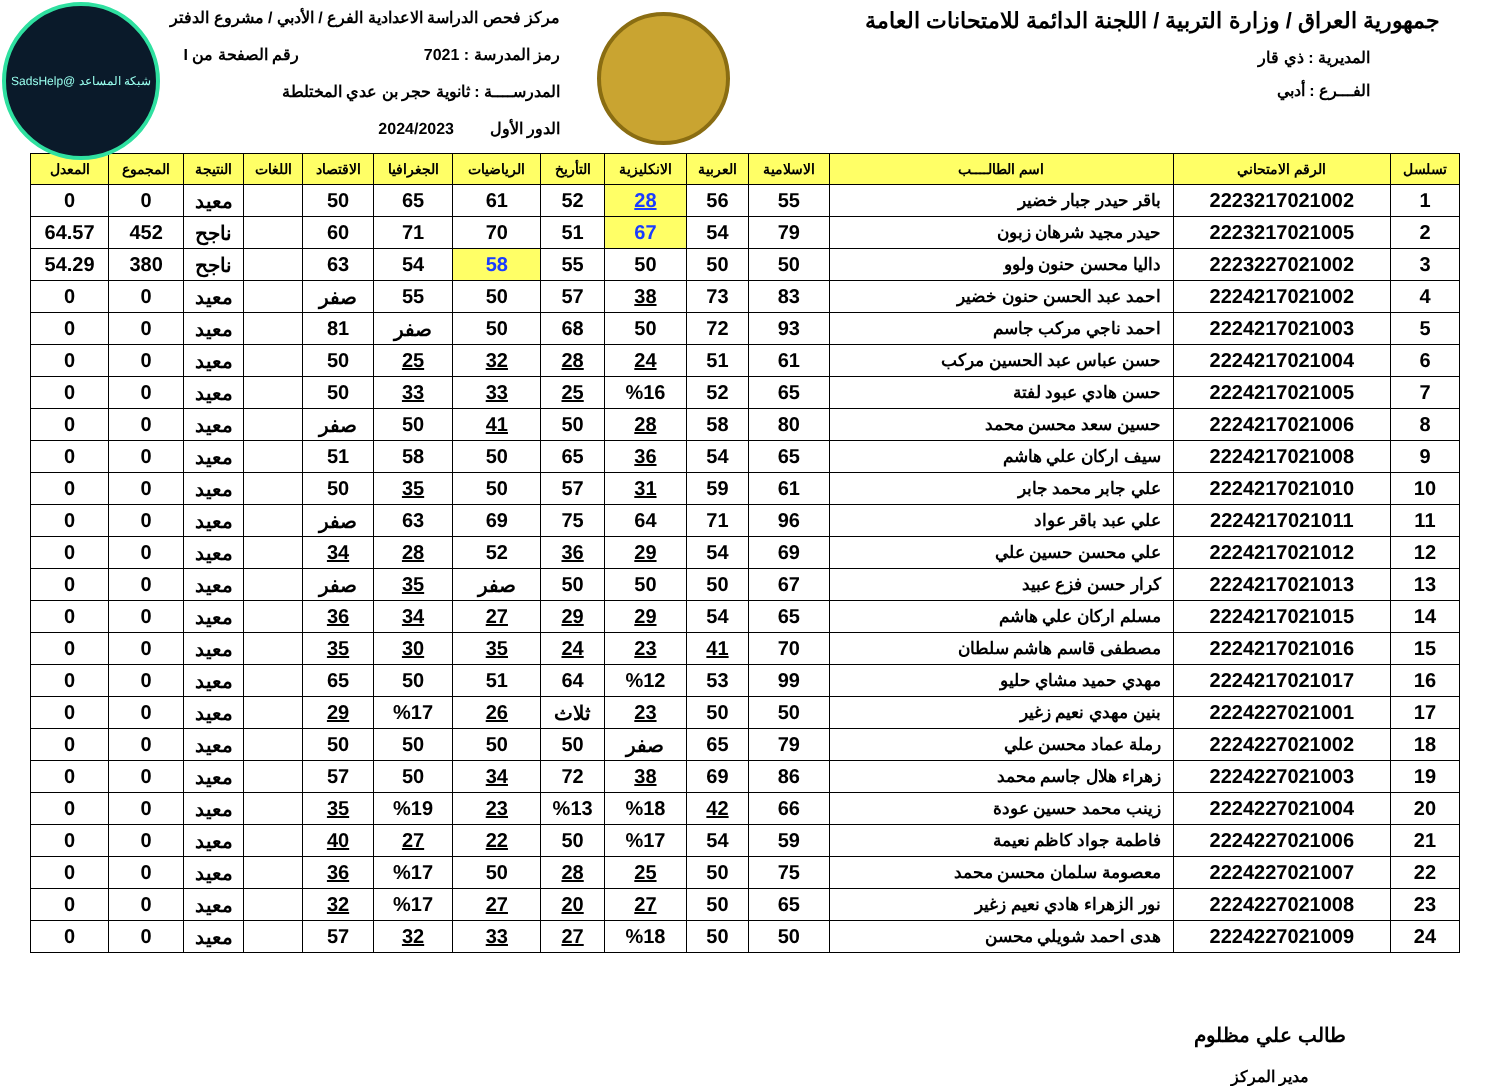شبكة المساعد @SadsHelp
جمهورية العراق / وزارة التربية / اللجنة الدائمة للامتحانات العامة
المديرية : ذي قار
الفـــرع : أدبي
مركز فحص الدراسة الاعدادية الفرع / الأدبي / مشروع الدفتر
رمز المدرسة : 7021 رقم الصفحة من I
المدرســــة : ثانوية حجر بن عدي المختلطة
الدور الأول 2024/2023
| تسلسل | الرقم الامتحاني | اسم الطالــــب | الاسلامية | العربية | الانكليزية | التأريخ | الرياضيات | الجغرافيا | الاقتصاد | اللغات | النتيجة | المجموع | المعدل |
| --- | --- | --- | --- | --- | --- | --- | --- | --- | --- | --- | --- | --- | --- |
| 1 | 2223217021002 | باقر حيدر جبار خضير | 55 | 56 | 28 | 52 | 61 | 65 | 50 | | معيد | 0 | 0 |
| 2 | 2223217021005 | حيدر مجيد شرهان زبون | 79 | 54 | 67 | 51 | 70 | 71 | 60 | | ناجح | 452 | 64.57 |
| 3 | 2223227021002 | داليا محسن حنون ولوو | 50 | 50 | 50 | 55 | 58 | 54 | 63 | | ناجح | 380 | 54.29 |
| 4 | 2224217021002 | احمد عبد الحسن حنون خضير | 83 | 73 | 38 | 57 | 50 | 55 | صفر | | معيد | 0 | 0 |
| 5 | 2224217021003 | احمد ناجي مركب جاسم | 93 | 72 | 50 | 68 | 50 | صفر | 81 | | معيد | 0 | 0 |
| 6 | 2224217021004 | حسن عباس عبد الحسين مركب | 61 | 51 | 24 | 28 | 32 | 25 | 50 | | معيد | 0 | 0 |
| 7 | 2224217021005 | حسن هادي عبود لفتة | 65 | 52 | %16 | 25 | 33 | 33 | 50 | | معيد | 0 | 0 |
| 8 | 2224217021006 | حسين سعد محسن محمد | 80 | 58 | 28 | 50 | 41 | 50 | صفر | | معيد | 0 | 0 |
| 9 | 2224217021008 | سيف اركان علي هاشم | 65 | 54 | 36 | 65 | 50 | 58 | 51 | | معيد | 0 | 0 |
| 10 | 2224217021010 | علي جابر محمد جابر | 61 | 59 | 31 | 57 | 50 | 35 | 50 | | معيد | 0 | 0 |
| 11 | 2224217021011 | علي عبد باقر عواد | 96 | 71 | 64 | 75 | 69 | 63 | صفر | | معيد | 0 | 0 |
| 12 | 2224217021012 | علي محسن حسين علي | 69 | 54 | 29 | 36 | 52 | 28 | 34 | | معيد | 0 | 0 |
| 13 | 2224217021013 | كرار حسن فزع عبيد | 67 | 50 | 50 | 50 | صفر | 35 | صفر | | معيد | 0 | 0 |
| 14 | 2224217021015 | مسلم اركان علي هاشم | 65 | 54 | 29 | 29 | 27 | 34 | 36 | | معيد | 0 | 0 |
| 15 | 2224217021016 | مصطفى قاسم هاشم سلطان | 70 | 41 | 23 | 24 | 35 | 30 | 35 | | معيد | 0 | 0 |
| 16 | 2224217021017 | مهدي حميد مشاي حليو | 99 | 53 | %12 | 64 | 51 | 50 | 65 | | معيد | 0 | 0 |
| 17 | 2224227021001 | بنين مهدي نعيم زغير | 50 | 50 | 23 | ثلاث | 26 | %17 | 29 | | معيد | 0 | 0 |
| 18 | 2224227021002 | رملة عماد محسن علي | 79 | 65 | صفر | 50 | 50 | 50 | 50 | | معيد | 0 | 0 |
| 19 | 2224227021003 | زهراء هلال جاسم محمد | 86 | 69 | 38 | 72 | 34 | 50 | 57 | | معيد | 0 | 0 |
| 20 | 2224227021004 | زينب محمد حسين عودة | 66 | 42 | %18 | %13 | 23 | %19 | 35 | | معيد | 0 | 0 |
| 21 | 2224227021006 | فاطمة جواد كاظم نعيمة | 59 | 54 | %17 | 50 | 22 | 27 | 40 | | معيد | 0 | 0 |
| 22 | 2224227021007 | معصومة سلمان محسن محمد | 75 | 50 | 25 | 28 | 50 | %17 | 36 | | معيد | 0 | 0 |
| 23 | 2224227021008 | نور الزهراء هادي نعيم زغير | 65 | 50 | 27 | 20 | 27 | %17 | 32 | | معيد | 0 | 0 |
| 24 | 2224227021009 | هدى احمد شويلي محسن | 50 | 50 | %18 | 27 | 33 | 32 | 57 | | معيد | 0 | 0 |
طالب علي مظلوم
مدير المركز